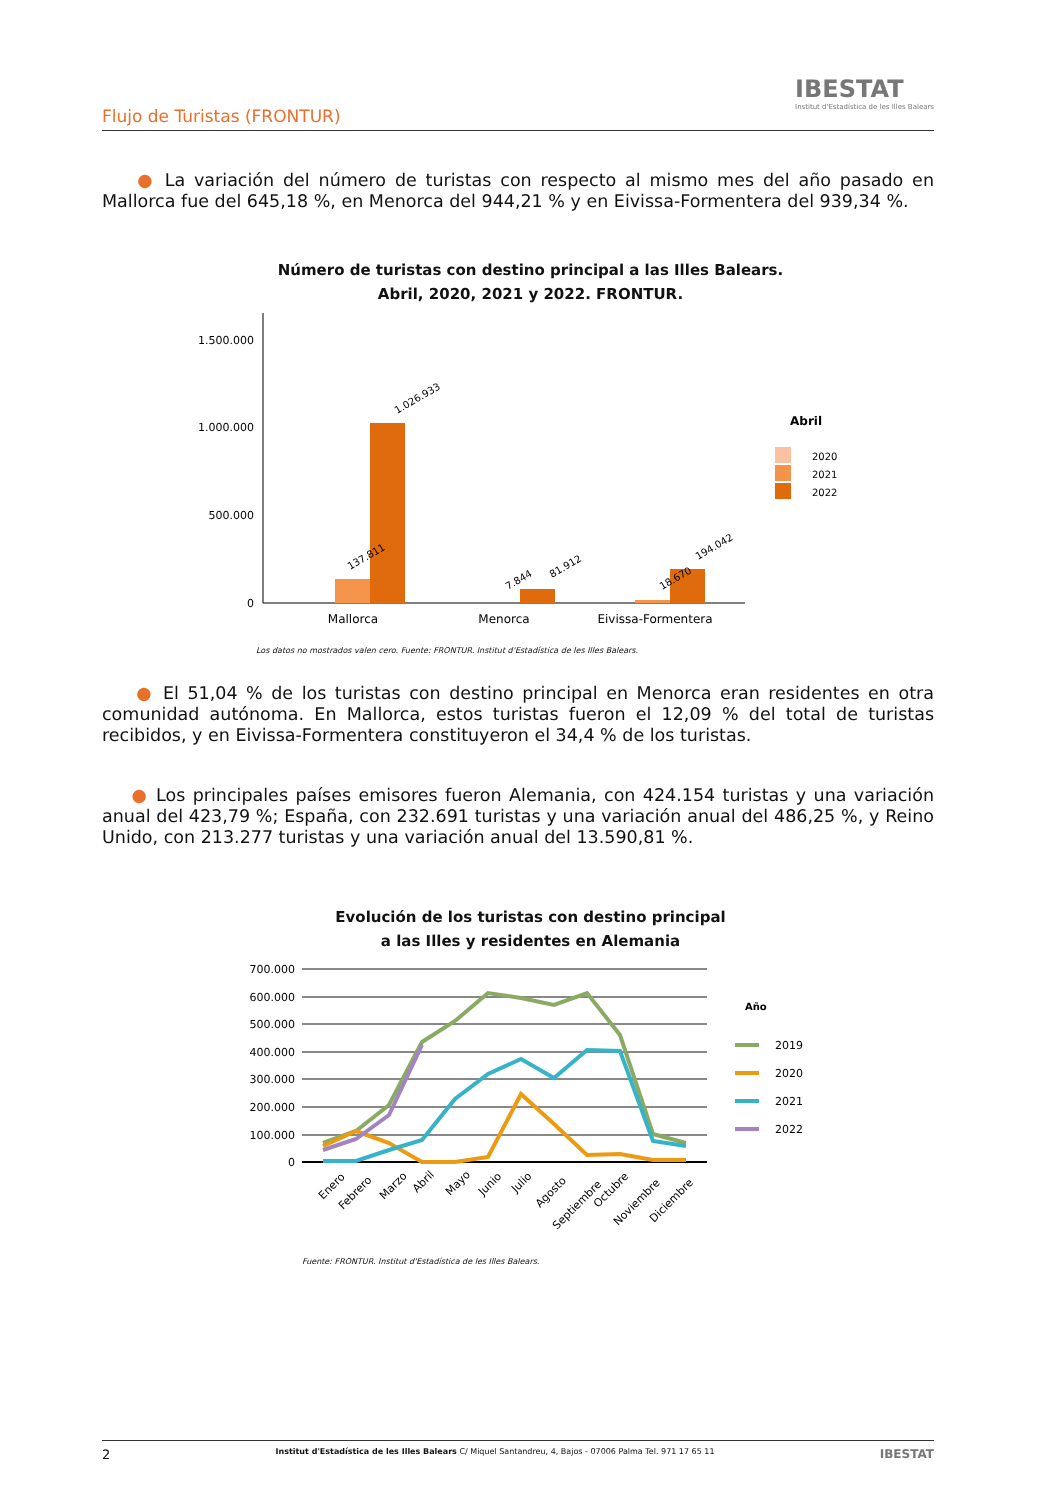Flujo de Turistas (FRONTUR)
IBESTAT
Institut d'Estadística de les Illes Balears
● La variación del número de turistas con respecto al mismo mes del año pasado en Mallorca fue del 645,18 %, en Menorca del 944,21 % y en Eivissa-Formentera del 939,34 %.
Número de turistas con destino principal a las Illes Balears.
Abril, 2020, 2021 y 2022. FRONTUR.
1.500.000
1.000.000
500.000
0
137.811
1.026.933
7.844
81.912
18.670
194.042
Mallorca
Menorca
Eivissa-Formentera
Abril
2020
2021
2022
Los datos no mostrados valen cero. Fuente: FRONTUR. Institut d'Estadística de les Illes Balears.
● El 51,04 % de los turistas con destino principal en Menorca eran residentes en otra comunidad autónoma. En Mallorca, estos turistas fueron el 12,09 % del total de turistas recibidos, y en Eivissa-Formentera constituyeron el 34,4 % de los turistas.
● Los principales países emisores fueron Alemania, con 424.154 turistas y una variación anual del 423,79 %; España, con 232.691 turistas y una variación anual del 486,25 %, y Reino Unido, con 213.277 turistas y una variación anual del 13.590,81 %.
Evolución de los turistas con destino principal
a las Illes y residentes en Alemania
700.000
600.000
500.000
400.000
300.000
200.000
100.000
0
Enero
Febrero
Marzo
Abril
Mayo
Junio
Julio
Agosto
Septiembre
Octubre
Noviembre
Diciembre
Año
2019
2020
2021
2022
Fuente: FRONTUR. Institut d'Estadística de les Illes Balears.
2 Institut d'Estadística de les Illes Balears C/ Miquel Santandreu, 4, Bajos - 07006 Palma Tel. 971 17 65 11 IBESTAT